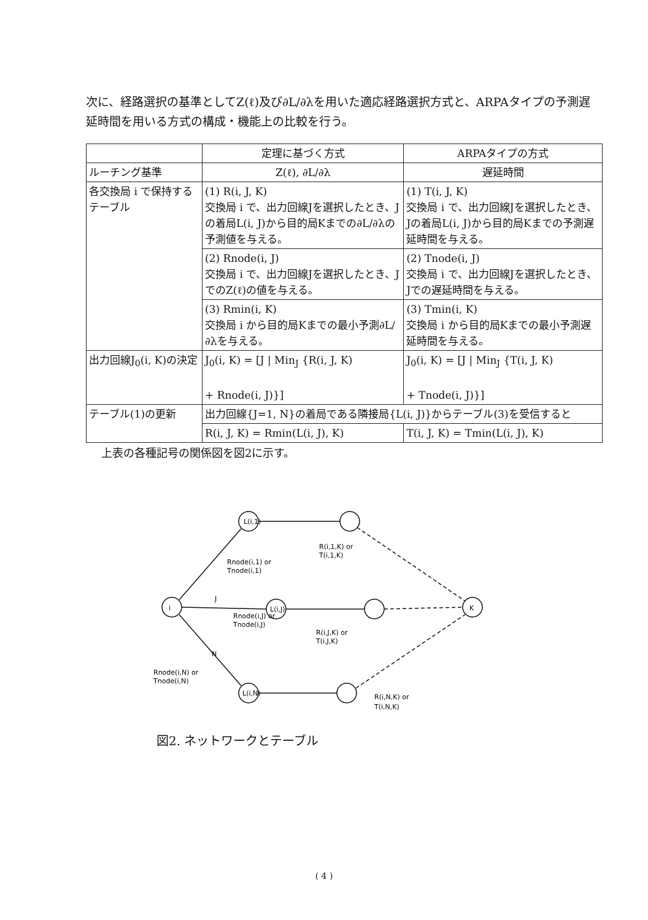次に、経路選択の基準としてZ(ℓ)及び∂L/∂λを用いた適応経路選択方式と、ARPAタイプの予測遅延時間を用いる方式の構成・機能上の比較を行う。
| | 定理に基づく方式 | ARPAタイプの方式 |
| --- | --- | --- |
| ルーチング基準 | Z(ℓ), ∂L/∂λ | 遅延時間 |
| 各交換局 i で保持するテーブル | (1) R(i, J, K) 交換局 i で、出力回線Jを選択したとき、Jの着局L(i, J)から目的局Kまでの∂L/∂λの予測値を与える。 | (1) T(i, J, K) 交換局 i で、出力回線Jを選択したとき、Jの着局L(i, J)から目的局Kまでの予測遅延時間を与える。 |
| | (2) Rnode(i, J) 交換局 i で、出力回線Jを選択したとき、JでのZ(ℓ)の値を与える。 | (2) Tnode(i, J) 交換局 i で、出力回線Jを選択したとき、Jでの遅延時間を与える。 |
| | (3) Rmin(i, K) 交換局 i から目的局Kまでの最小予測∂L/∂λを与える。 | (3) Tmin(i, K) 交換局 i から目的局Kまでの最小予測遅延時間を与える。 |
| 出力回線J<sub>0</sub>(i, K)の決定 | J<sub>0</sub>(i, K) = [J / Min<sub>J</sub> {R(i, J, K) + Rnode(i, J)}] | J<sub>0</sub>(i, K) = [J / Min<sub>J</sub> {T(i, J, K) + Tnode(i, J)}] |
| テーブル(1)の更新 | 出力回線{J=1, N}の着局である隣接局{L(i, J)}からテーブル(3)を受信すると | |
| | R(i, J, K) = Rmin(L(i, J), K) | T(i, J, K) = Tmin(L(i, J), K) |
上表の各種記号の関係図を図2に示す。
i
L(i,1)
L(i,J)
L(i,N)
K
Rnode(i,1) or
Tnode(i,1)
Rnode(i,J) or
Tnode(i,J)
Rnode(i,N) or
Tnode(i,N)
J
N
R(i,1,K) or
T(i,1,K)
R(i,J,K) or
T(i,J,K)
R(i,N,K) or
T(i,N,K)
図2. ネットワークとテーブル
( 4 )